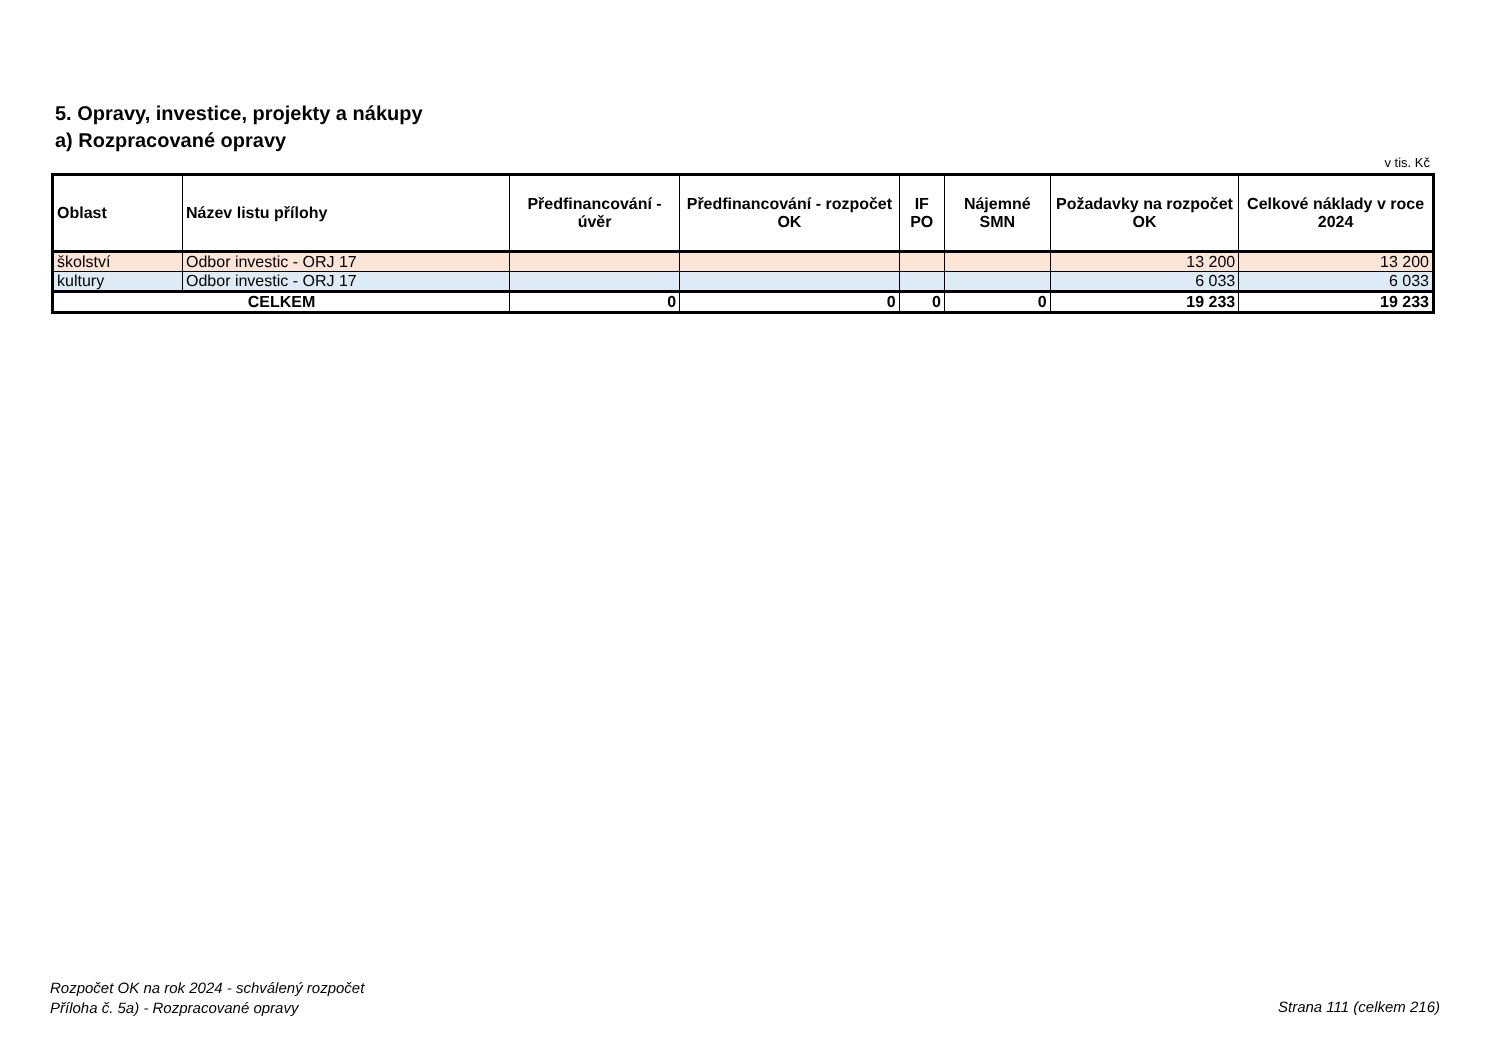5. Opravy, investice, projekty a nákupy
a) Rozpracované opravy
v tis. Kč
| Oblast | Název listu přílohy | Předfinancování - úvěr | Předfinancování - rozpočet OK | IF PO | Nájemné SMN | Požadavky na rozpočet OK | Celkové náklady v roce 2024 |
| --- | --- | --- | --- | --- | --- | --- | --- |
| školství | Odbor investic - ORJ 17 | | | | | 13 200 | 13 200 |
| kultury | Odbor investic - ORJ 17 | | | | | 6 033 | 6 033 |
| CELKEM | | 0 | 0 | 0 | 0 | 19 233 | 19 233 |
Rozpočet OK na rok 2024 - schválený rozpočet
Příloha č. 5a) - Rozpracované opravy
Strana 111 (celkem 216)